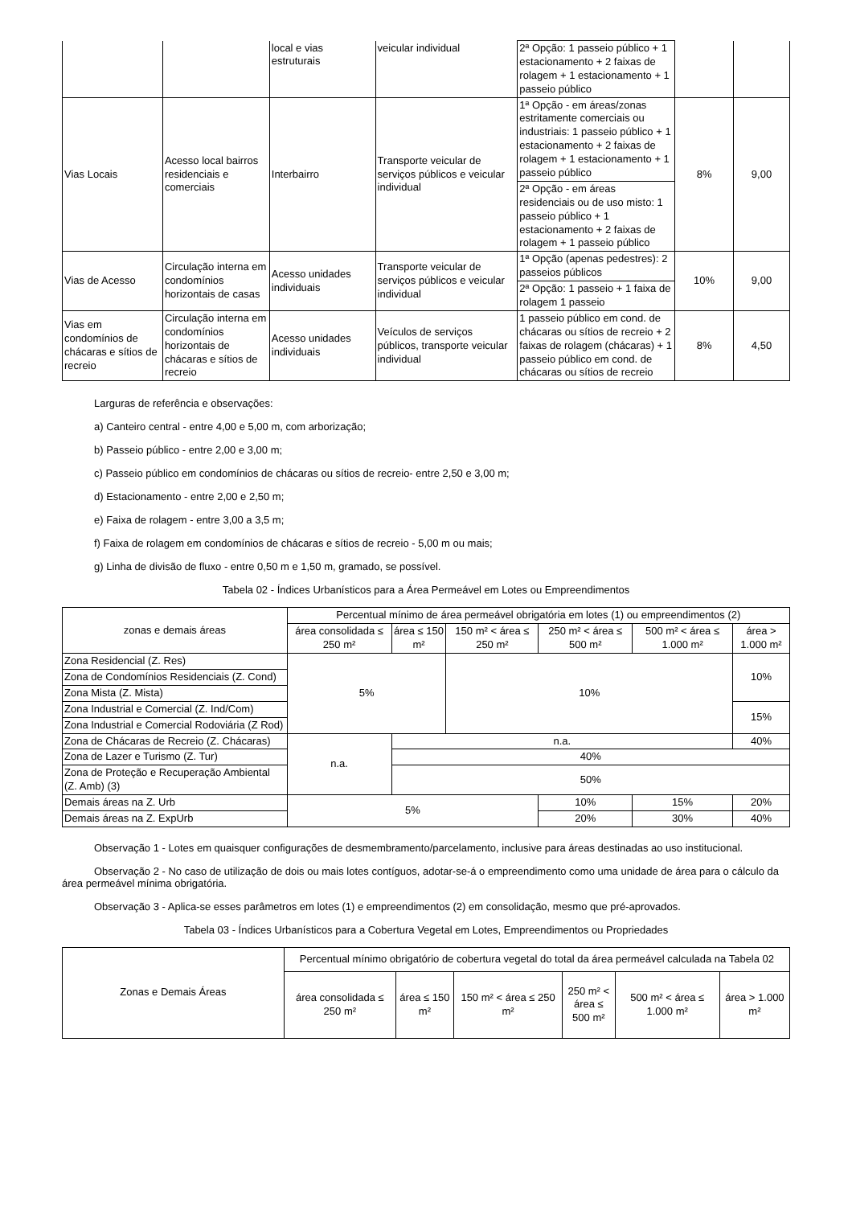| | | local e vias estruturais | veicular individual | 2ª Opção: 1 passeio público + 1 estacionamento + 2 faixas de rolagem + 1 estacionamento + 1 passeio público | | |
| Vias Locais | Acesso local bairros residenciais e comerciais | Interbairro | Transporte veicular de serviços públicos e veicular individual | 1ª Opção - em áreas/zonas estritamente comerciais ou industriais: 1 passeio público + 1 estacionamento + 2 faixas de rolagem + 1 estacionamento + 1 passeio público | 8% | 9,00 |
| | | | | 2ª Opção - em áreas residenciais ou de uso misto: 1 passeio público + 1 estacionamento + 2 faixas de rolagem + 1 passeio público | | |
| Vias de Acesso | Circulação interna em condomínios horizontais de casas | Acesso unidades individuais | Transporte veicular de serviços públicos e veicular individual | 1ª Opção (apenas pedestres): 2 passeios públicos | 10% | 9,00 |
| | | | | 2ª Opção: 1 passeio + 1 faixa de rolagem 1 passeio | | |
| Vias em condomínios de chácaras e sítios de recreio | Circulação interna em condomínios horizontais de chácaras e sítios de recreio | Acesso unidades individuais | Veículos de serviços públicos, transporte veicular individual | 1 passeio público em cond. de chácaras ou sítios de recreio + 2 faixas de rolagem (chácaras) + 1 passeio público em cond. de chácaras ou sítios de recreio | 8% | 4,50 |
Larguras de referência e observações:
a) Canteiro central - entre 4,00 e 5,00 m, com arborização;
b) Passeio público - entre 2,00 e 3,00 m;
c) Passeio público em condomínios de chácaras ou sítios de recreio- entre 2,50 e 3,00 m;
d) Estacionamento - entre 2,00 e 2,50 m;
e) Faixa de rolagem - entre 3,00 a 3,5 m;
f) Faixa de rolagem em condomínios de chácaras e sítios de recreio - 5,00 m ou mais;
g) Linha de divisão de fluxo - entre 0,50 m e 1,50 m, gramado, se possível.
Tabela 02 - Índices Urbanísticos para a Área Permeável em Lotes ou Empreendimentos
| zonas e demais áreas | Percentual mínimo de área permeável obrigatória em lotes (1) ou empreendimentos (2) | | | | | |
| --- | --- | --- | --- | --- | --- | --- |
| | área consolidada ≤ 250 m² | área ≤ 150 m² | 150 m² < área ≤ 250 m² | 250 m² < área ≤ 500 m² | 500 m² < área ≤ 1.000 m² | área > 1.000 m² |
| Zona Residencial (Z. Res) | 5% | | 10% | | | 10% |
| Zona de Condomínios Residenciais (Z. Cond) | | | | | | |
| Zona Mista (Z. Mista) | | | | | | |
| Zona Industrial e Comercial (Z. Ind/Com) | | | | | | 15% |
| Zona Industrial e Comercial Rodoviária (Z Rod) | | | | | | |
| Zona de Chácaras de Recreio (Z. Chácaras) | n.a. | n.a. | | | | 40% |
| Zona de Lazer e Turismo (Z. Tur) | | 40% | | | | |
| Zona de Proteção e Recuperação Ambiental (Z. Amb) (3) | | 50% | | | | |
| Demais áreas na Z. Urb | 5% | | | 10% | 15% | 20% |
| Demais áreas na Z. ExpUrb | | | | 20% | 30% | 40% |
Observação 1 - Lotes em quaisquer configurações de desmembramento/parcelamento, inclusive para áreas destinadas ao uso institucional.
Observação 2 - No caso de utilização de dois ou mais lotes contíguos, adotar-se-á o empreendimento como uma unidade de área para o cálculo da área permeável mínima obrigatória.
Observação 3 - Aplica-se esses parâmetros em lotes (1) e empreendimentos (2) em consolidação, mesmo que pré-aprovados.
Tabela 03 - Índices Urbanísticos para a Cobertura Vegetal em Lotes, Empreendimentos ou Propriedades
| Zonas e Demais Áreas | Percentual mínimo obrigatório de cobertura vegetal do total da área permeável calculada na Tabela 02 | | | | | |
| --- | --- | --- | --- | --- | --- | --- |
| | área consolidada ≤ 250 m² | área ≤ 150 m² | 150 m² < área ≤ 250 m² | 250 m² < área ≤ 500 m² | 500 m² < área ≤ 1.000 m² | área > 1.000 m² |